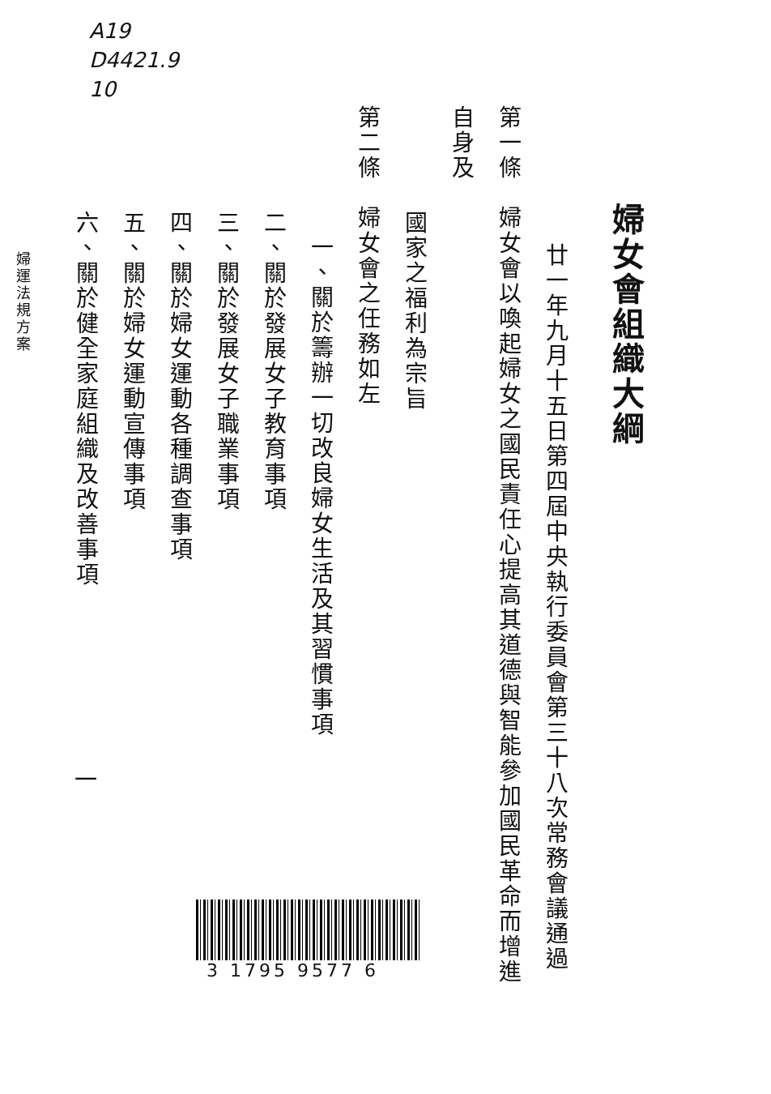A19
D4421.9
10
婦女會組織大綱
廿一年九月十五日第四屆中央執行委員會第三十八次常務會議通過
第一條　婦女會以喚起婦女之國民責任心提高其道德與智能參加國民革命而增進自身及
國家之福利為宗旨
第二條　婦女會之任務如左
一、關於籌辦一切改良婦女生活及其習慣事項
二、關於發展女子教育事項
三、關於發展女子職業事項
四、關於婦女運動各種調查事項
五、關於婦女運動宣傳事項
六、關於健全家庭組織及改善事項
婦運法規方案
一
3 1795 9577 6